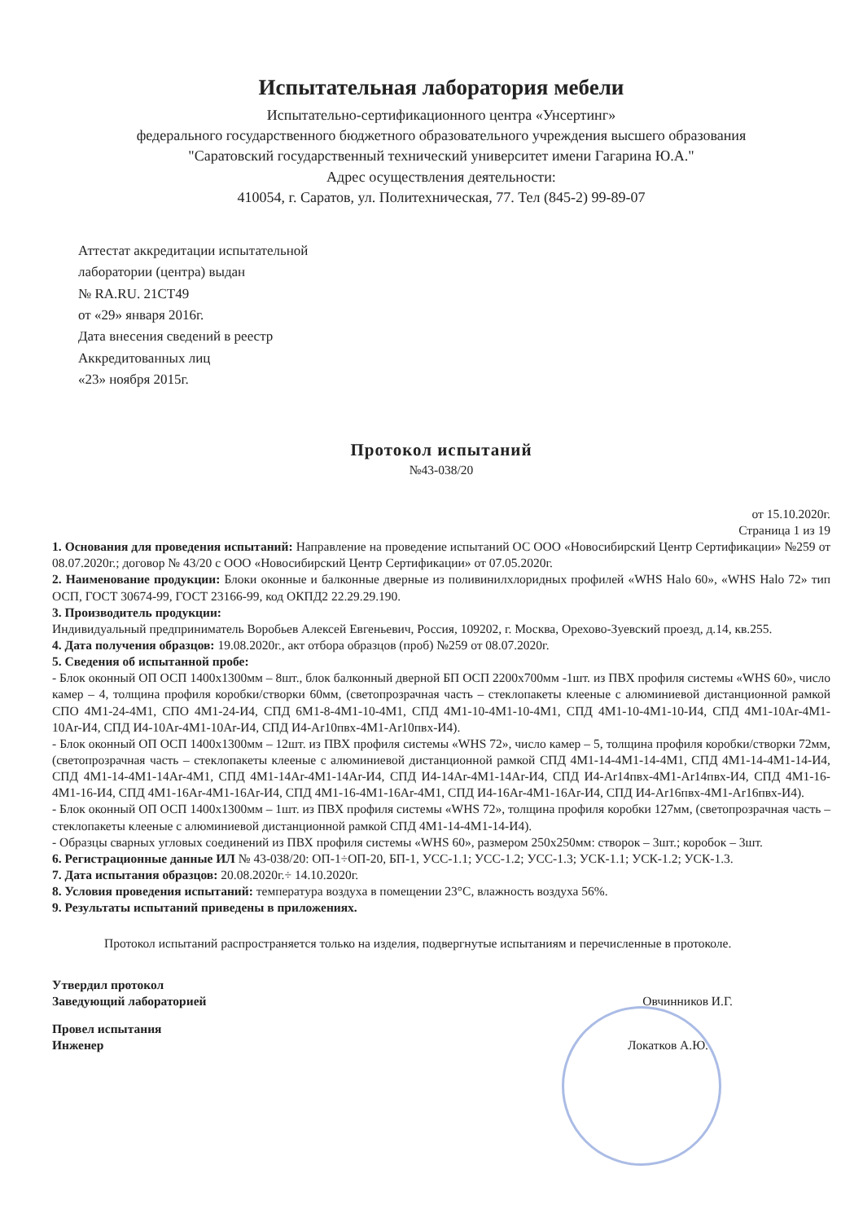Испытательная лаборатория мебели
Испытательно-сертификационного центра «Унсертинг»
федерального государственного бюджетного образовательного учреждения высшего образования
"Саратовский государственный технический университет имени Гагарина Ю.А."
Адрес осуществления деятельности:
410054, г. Саратов, ул. Политехническая, 77. Тел (845-2) 99-89-07
Аттестат аккредитации испытательной
лаборатории (центра) выдан
№ RA.RU. 21СТ49
от «29» января 2016г.
Дата внесения сведений в реестр
Аккредитованных лиц
«23» ноября 2015г.
Протокол испытаний
№43-038/20
от 15.10.2020г.
Страница 1 из 19
1. Основания для проведения испытаний: Направление на проведение испытаний ОС ООО «Новосибирский Центр Сертификации» №259 от 08.07.2020г.; договор № 43/20 с ООО «Новосибирский Центр Сертификации» от 07.05.2020г.
2. Наименование продукции: Блоки оконные и балконные дверные из поливинилхлоридных профилей «WHS Halo 60», «WHS Halo 72» тип ОСП, ГОСТ 30674-99, ГОСТ 23166-99, код ОКПД2 22.29.29.190.
3. Производитель продукции:
Индивидуальный предприниматель Воробьев Алексей Евгеньевич, Россия, 109202, г. Москва, Орехово-Зуевский проезд, д.14, кв.255.
4. Дата получения образцов: 19.08.2020г., акт отбора образцов (проб) №259 от 08.07.2020г.
5. Сведения об испытанной пробе:
- Блок оконный ОП ОСП 1400х1300мм – 8шт., блок балконный дверной БП ОСП 2200х700мм -1шт. из ПВХ профиля системы «WHS 60», число камер – 4, толщина профиля коробки/створки 60мм, (светопрозрачная часть – стеклопакеты клееные с алюминиевой дистанционной рамкой СПО 4М1-24-4М1, СПО 4М1-24-И4, СПД 6М1-8-4М1-10-4М1, СПД 4М1-10-4М1-10-4М1, СПД 4М1-10-4М1-10-И4, СПД 4М1-10Ar-4М1-10Ar-И4, СПД И4-10Ar-4М1-10Ar-И4, СПД И4-Ar10пвх-4М1-Ar10пвх-И4).
- Блок оконный ОП ОСП 1400х1300мм – 12шт. из ПВХ профиля системы «WHS 72», число камер – 5, толщина профиля коробки/створки 72мм, (светопрозрачная часть – стеклопакеты клееные с алюминиевой дистанционной рамкой СПД 4М1-14-4М1-14-4М1, СПД 4М1-14-4М1-14-И4, СПД 4М1-14-4М1-14Ar-4М1, СПД 4М1-14Ar-4М1-14Ar-И4, СПД И4-14Ar-4М1-14Ar-И4, СПД И4-Ar14пвх-4М1-Ar14пвх-И4, СПД 4М1-16-4М1-16-И4, СПД 4М1-16Ar-4М1-16Ar-И4, СПД 4М1-16-4М1-16Ar-4М1, СПД И4-16Ar-4М1-16Ar-И4, СПД И4-Ar16пвх-4М1-Ar16пвх-И4).
- Блок оконный ОП ОСП 1400х1300мм – 1шт. из ПВХ профиля системы «WHS 72», толщина профиля коробки 127мм, (светопрозрачная часть – стеклопакеты клееные с алюминиевой дистанционной рамкой СПД 4М1-14-4М1-14-И4).
- Образцы сварных угловых соединений из ПВХ профиля системы «WHS 60», размером 250х250мм: створок – 3шт.; коробок – 3шт.
6. Регистрационные данные ИЛ № 43-038/20: ОП-1÷ОП-20, БП-1, УСС-1.1; УСС-1.2; УСС-1.3; УСК-1.1; УСК-1.2; УСК-1.3.
7. Дата испытания образцов: 20.08.2020г.÷ 14.10.2020г.
8. Условия проведения испытаний: температура воздуха в помещении 23°С, влажность воздуха 56%.
9. Результаты испытаний приведены в приложениях.
Протокол испытаний распространяется только на изделия, подвергнутые испытаниям и перечисленные в протоколе.
Утвердил протокол
Заведующий лабораторией Овчинников И.Г.
Провел испытания
Инженер Локатков А.Ю.